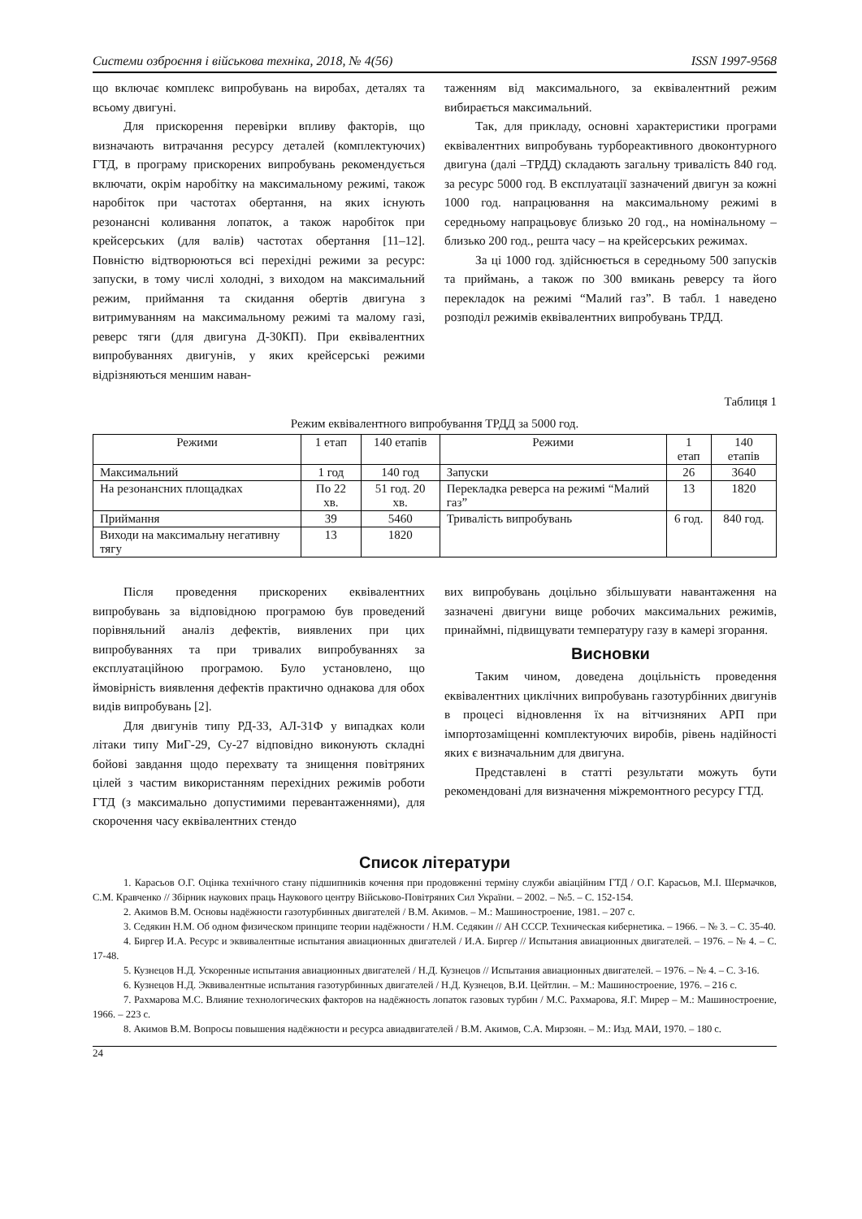Системи озброєння і військова техніка, 2018, № 4(56) ISSN 1997-9568
що включає комплекс випробувань на виробах, деталях та всьому двигуні.
Для прискорення перевірки впливу факторів, що визначають витрачання ресурсу деталей (комплектуючих) ГТД, в програму прискорених випробувань рекомендується включати, окрім наробітку на максимальному режимі, також наробіток при частотах обертання, на яких існують резонансні коливання лопаток, а також наробіток при крейсерських (для валів) частотах обертання [11–12]. Повністю відтворюються всі перехідні режими за ресурс: запуски, в тому числі холодні, з виходом на максимальний режим, приймання та скидання обертів двигуна з витримуванням на максимальному режимі та малому газі, реверс тяги (для двигуна Д-30КП). При еквівалентних випробуваннях двигунів, у яких крейсерські режими відрізняються меншим наван-
таженням від максимального, за еквівалентний режим вибирається максимальний.
Так, для прикладу, основні характеристики програми еквівалентних випробувань турбореактивного двоконтурного двигуна (далі –ТРДД) складають загальну тривалість 840 год. за ресурс 5000 год. В експлуатації зазначений двигун за кожні 1000 год. напрацювання на максимальному режимі в середньому напрацьовує близько 20 год., на номінальному – близько 200 год., решта часу – на крейсерських режимах.
За ці 1000 год. здійснюється в середньому 500 запусків та приймань, а також по 300 вмикань реверсу та його перекладок на режимі “Малий газ”. В табл. 1 наведено розподіл режимів еквівалентних випробувань ТРДД.
Таблиця 1
Режим еквівалентного випробування ТРДД за 5000 год.
| Режими | 1 етап | 140 етапів | Режими | 1 етап | 140 етапів |
| --- | --- | --- | --- | --- | --- |
| Максимальний | 1 год | 140 год | Запуски | 26 | 3640 |
| На резонансних площадках | По 22 хв. | 51 год. 20 хв. | Перекладка реверса на режимі “Малий газ” | 13 | 1820 |
| Приймання | 39 | 5460 | Тривалість випробувань | 6 год. | 840 год. |
| Виходи на максимальну негативну тягу | 13 | 1820 | | | |
Після проведення прискорених еквівалентних випробувань за відповідною програмою був проведений порівняльний аналіз дефектів, виявлених при цих випробуваннях та при тривалих випробуваннях за експлуатаційною програмою. Було установлено, що ймовірність виявлення дефектів практично однакова для обох видів випробувань [2].
Для двигунів типу РД-33, АЛ-31Ф у випадках коли літаки типу МиГ-29, Су-27 відповідно виконують складні бойові завдання щодо перехвату та знищення повітряних цілей з частим використанням перехідних режимів роботи ГТД (з максимально допустимими перевантаженнями), для скорочення часу еквівалентних стендо
вих випробувань доцільно збільшувати навантаження на зазначені двигуни вище робочих максимальних режимів, принаймні, підвищувати температуру газу в камері згорання.
Висновки
Таким чином, доведена доцільність проведення еквівалентних циклічних випробувань газотурбінних двигунів в процесі відновлення їх на вітчизняних АРП при імпортозаміщенні комплектуючих виробів, рівень надійності яких є визначальним для двигуна.
Представлені в статті результати можуть бути рекомендовані для визначення міжремонтного ресурсу ГТД.
Список літератури
1. Карасьов О.Г. Оцінка технічного стану підшипників кочення при продовженні терміну служби авіаційним ГТД / О.Г. Карасьов, М.І. Шермачков, С.М. Кравченко // Збірник наукових праць Наукового центру Військово-Повітряних Сил України. – 2002. – №5. – С. 152-154.
2. Акимов В.М. Основы надёжности газотурбинных двигателей / В.М. Акимов. – М.: Машиностроение, 1981. – 207 с.
3. Седякин Н.М. Об одном физическом принципе теории надёжности / Н.М. Седякин // АН СССР. Техническая кибернетика. – 1966. – № 3. – С. 35-40.
4. Биргер И.А. Ресурс и эквивалентные испытания авиационных двигателей / И.А. Биргер // Испытания авиационных двигателей. – 1976. – № 4. – С. 17-48.
5. Кузнецов Н.Д. Ускоренные испытания авиационных двигателей / Н.Д. Кузнецов // Испытания авиационных двигателей. – 1976. – № 4. – С. 3-16.
6. Кузнецов Н.Д. Эквивалентные испытания газотурбинных двигателей / Н.Д. Кузнецов, В.И. Цейтлин. – М.: Машиностроение, 1976. – 216 с.
7. Рахмарова М.С. Влияние технологических факторов на надёжность лопаток газовых турбин / М.С. Рахмарова, Я.Г. Мирер – М.: Машиностроение, 1966. – 223 с.
8. Акимов В.М. Вопросы повышения надёжности и ресурса авиадвигателей / В.М. Акимов, С.А. Мирзоян. – М.: Изд. МАИ, 1970. – 180 с.
24